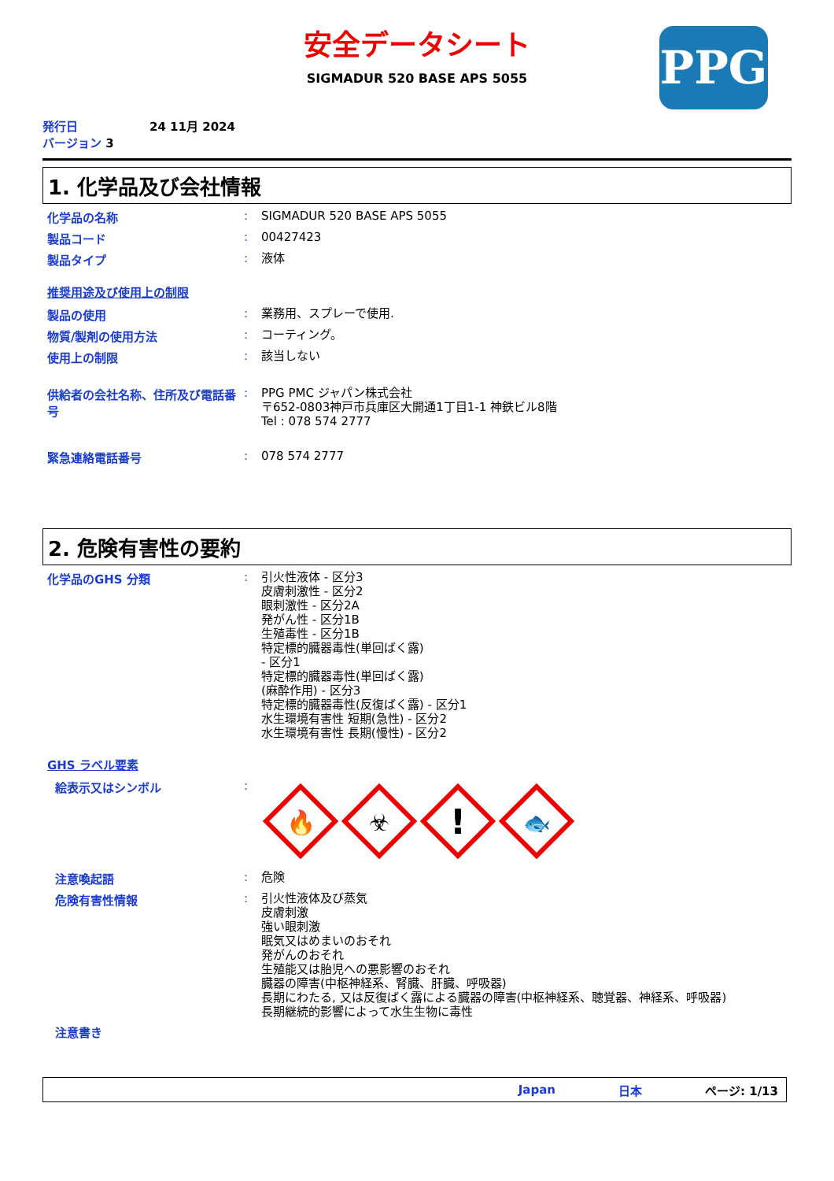安全データシート
SIGMADUR 520 BASE APS 5055
PPG
発行日 24 11月 2024
バージョン 3
1. 化学品及び会社情報
化学品の名称 :
SIGMADUR 520 BASE APS 5055
製品コード :
00427423
製品タイプ :
液体
推奨用途及び使用上の制限
製品の使用 :
業務用、スプレーで使用.
物質/製剤の使用方法 :
コーティング。
使用上の制限 :
該当しない
供給者の会社名称、住所及び電話番号
:
PPG PMC ジャパン株式会社
〒652-0803神戸市兵庫区大開通1丁目1-1 神鉄ビル8階
Tel : 078 574 2777
緊急連絡電話番号 :
078 574 2777
2. 危険有害性の要約
化学品のGHS 分類 :
引火性液体 - 区分3
皮膚刺激性 - 区分2
眼刺激性 - 区分2A
発がん性 - 区分1B
生殖毒性 - 区分1B
特定標的臓器毒性(単回ばく露)
- 区分1
特定標的臓器毒性(単回ばく露)
(麻酔作用) - 区分3
特定標的臓器毒性(反復ばく露) - 区分1
水生環境有害性 短期(急性) - 区分2
水生環境有害性 長期(慢性) - 区分2
GHS ラベル要素
絵表示又はシンボル :
🔥
☣
!
🐟
注意喚起語 :
危険
危険有害性情報 :
引火性液体及び蒸気
皮膚刺激
強い眼刺激
眠気又はめまいのおそれ
発がんのおそれ
生殖能又は胎児への悪影響のおそれ
臓器の障害(中枢神経系、腎臓、肝臓、呼吸器)
長期にわたる, 又は反復ばく露による臓器の障害(中枢神経系、聴覚器、神経系、呼吸器)
長期継続的影響によって水生生物に毒性
注意書き
Japan 日本 ページ: 1/13